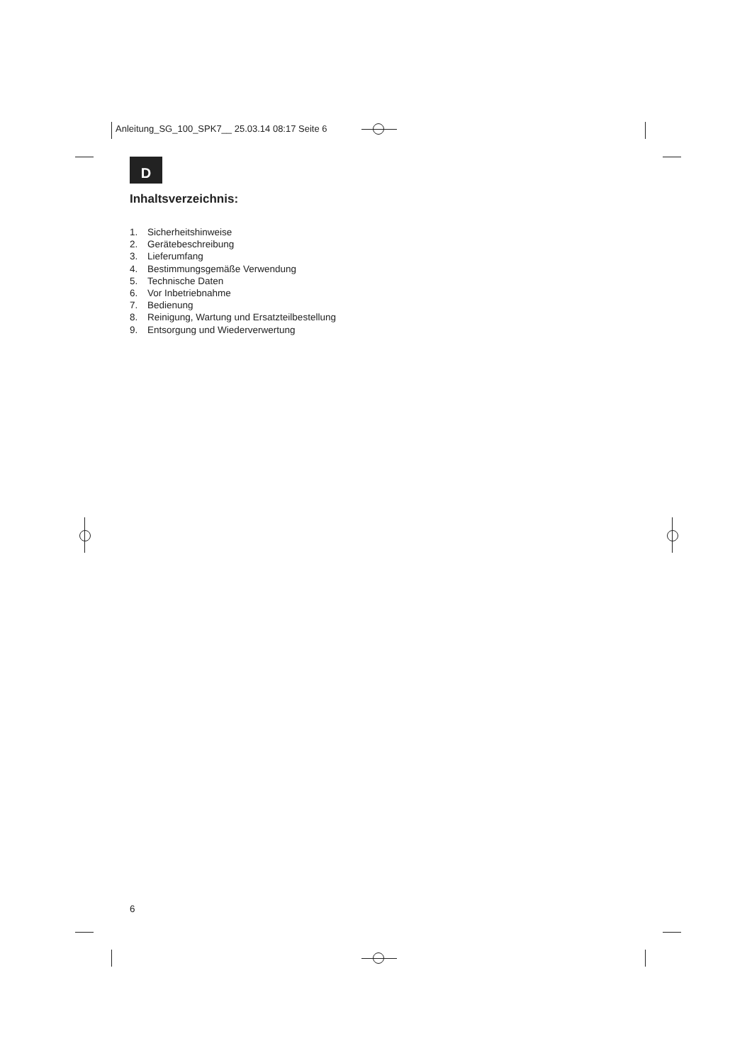Anleitung_SG_100_SPK7__ 25.03.14 08:17 Seite 6
D
Inhaltsverzeichnis:
1. Sicherheitshinweise
2. Gerätebeschreibung
3. Lieferumfang
4. Bestimmungsgemäße Verwendung
5. Technische Daten
6. Vor Inbetriebnahme
7. Bedienung
8. Reinigung, Wartung und Ersatzteilbestellung
9. Entsorgung und Wiederverwertung
6